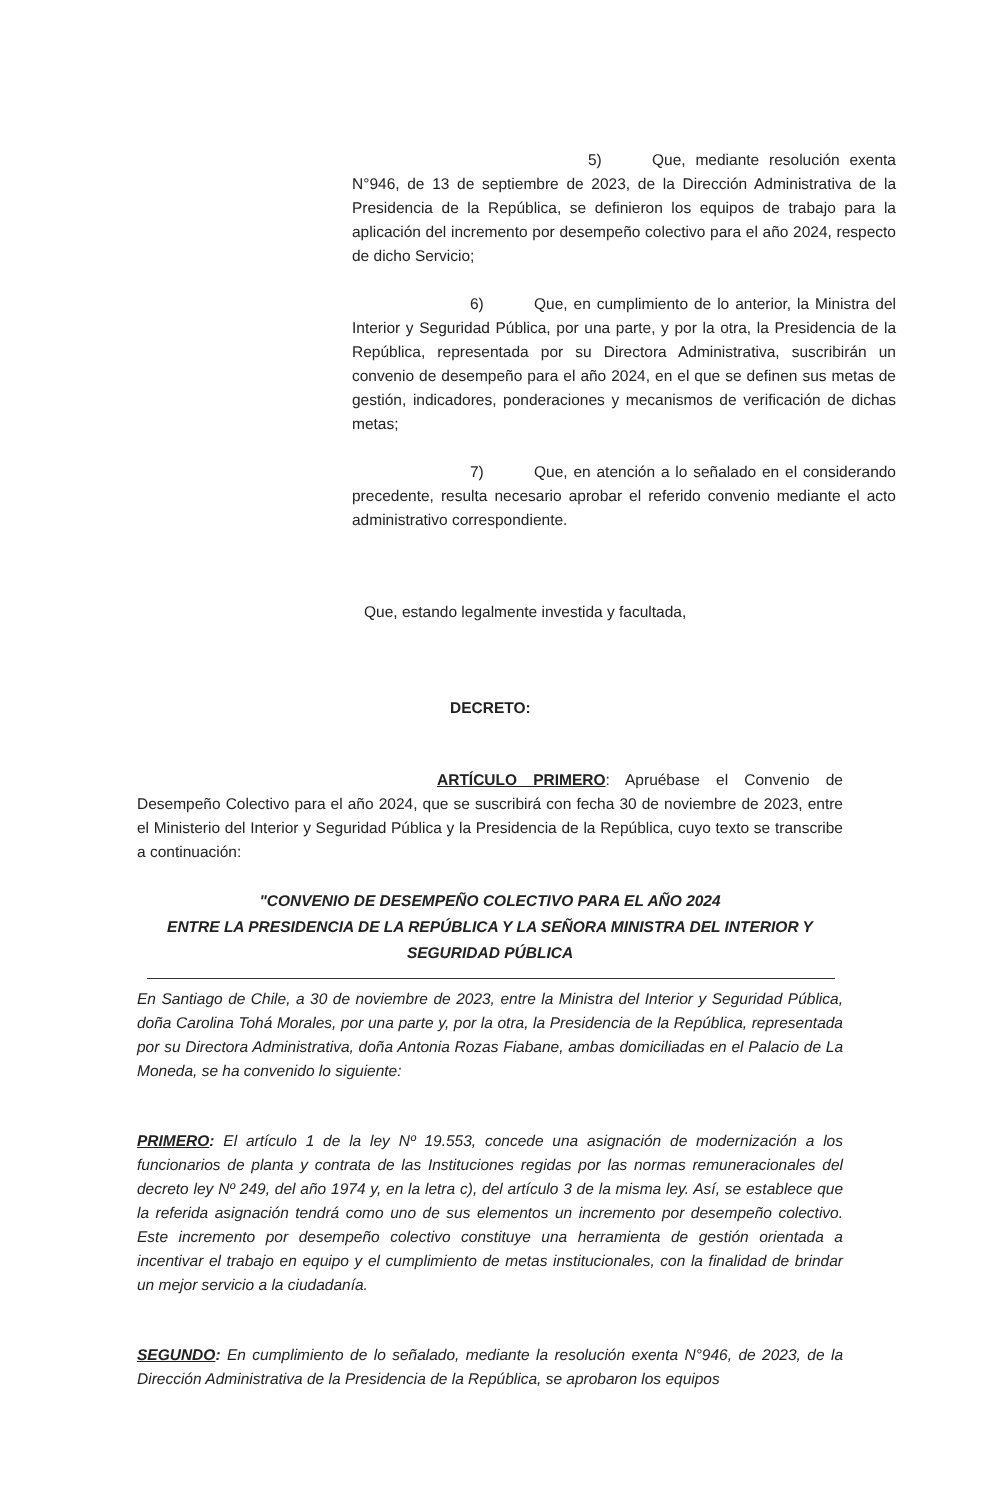5) Que, mediante resolución exenta N°946, de 13 de septiembre de 2023, de la Dirección Administrativa de la Presidencia de la República, se definieron los equipos de trabajo para la aplicación del incremento por desempeño colectivo para el año 2024, respecto de dicho Servicio;
6) Que, en cumplimiento de lo anterior, la Ministra del Interior y Seguridad Pública, por una parte, y por la otra, la Presidencia de la República, representada por su Directora Administrativa, suscribirán un convenio de desempeño para el año 2024, en el que se definen sus metas de gestión, indicadores, ponderaciones y mecanismos de verificación de dichas metas;
7) Que, en atención a lo señalado en el considerando precedente, resulta necesario aprobar el referido convenio mediante el acto administrativo correspondiente.
Que, estando legalmente investida y facultada,
DECRETO:
ARTÍCULO PRIMERO: Apruébase el Convenio de Desempeño Colectivo para el año 2024, que se suscribirá con fecha 30 de noviembre de 2023, entre el Ministerio del Interior y Seguridad Pública y la Presidencia de la República, cuyo texto se transcribe a continuación:
"CONVENIO DE DESEMPEÑO COLECTIVO PARA EL AÑO 2024
ENTRE LA PRESIDENCIA DE LA REPÚBLICA Y LA SEÑORA MINISTRA DEL INTERIOR Y
SEGURIDAD PÚBLICA
En Santiago de Chile, a 30 de noviembre de 2023, entre la Ministra del Interior y Seguridad Pública, doña Carolina Tohá Morales, por una parte y, por la otra, la Presidencia de la República, representada por su Directora Administrativa, doña Antonia Rozas Fiabane, ambas domiciliadas en el Palacio de La Moneda, se ha convenido lo siguiente:
PRIMERO: El artículo 1 de la ley Nº 19.553, concede una asignación de modernización a los funcionarios de planta y contrata de las Instituciones regidas por las normas remuneracionales del decreto ley Nº 249, del año 1974 y, en la letra c), del artículo 3 de la misma ley. Así, se establece que la referida asignación tendrá como uno de sus elementos un incremento por desempeño colectivo. Este incremento por desempeño colectivo constituye una herramienta de gestión orientada a incentivar el trabajo en equipo y el cumplimiento de metas institucionales, con la finalidad de brindar un mejor servicio a la ciudadanía.
SEGUNDO: En cumplimiento de lo señalado, mediante la resolución exenta N°946, de 2023, de la Dirección Administrativa de la Presidencia de la República, se aprobaron los equipos